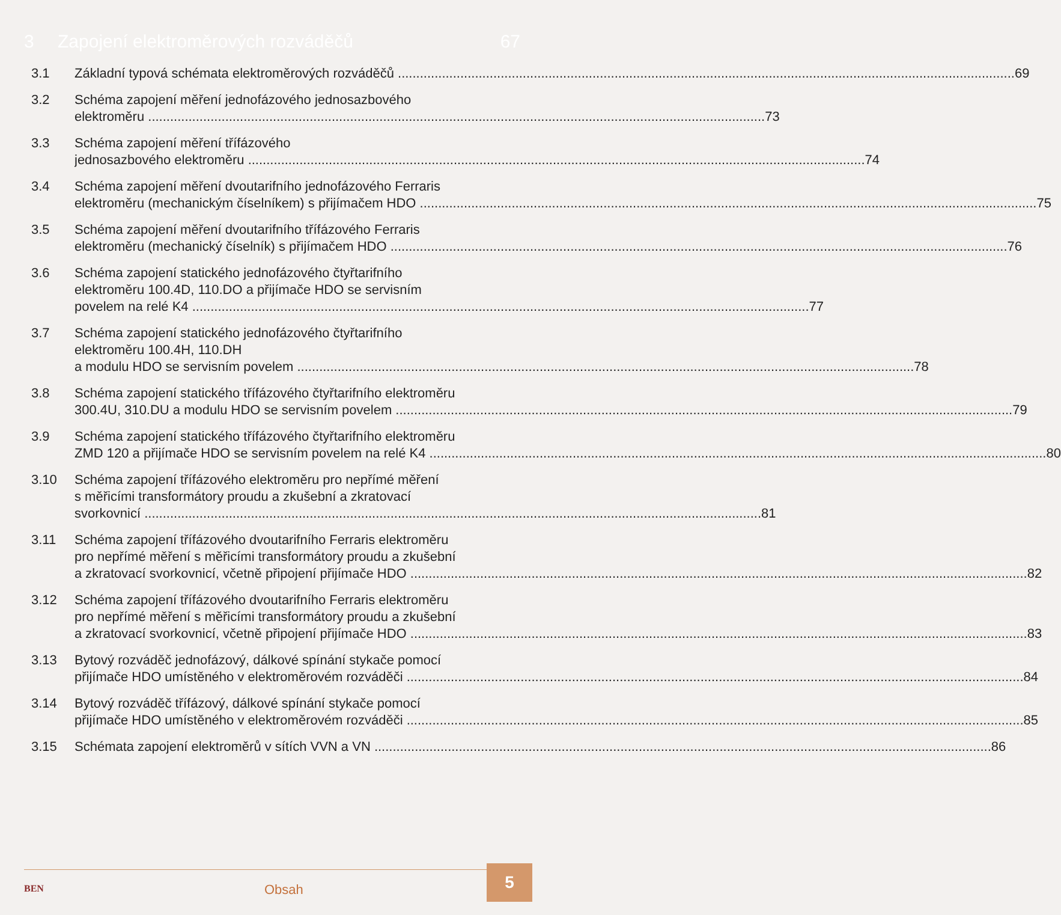3 Zapojení elektroměrových rozváděčů 67
3.1 Základní typová schémata elektroměrových rozváděčů 69
3.2 Schéma zapojení měření jednofázového jednosazbového
elektroměru 73
3.3 Schéma zapojení měření třífázového
jednosazbového elektroměru 74
3.4 Schéma zapojení měření dvoutarifního jednofázového Ferraris
elektroměru (mechanickým číselníkem) s přijímačem HDO 75
3.5 Schéma zapojení měření dvoutarifního třífázového Ferraris
elektroměru (mechanický číselník) s přijímačem HDO 76
3.6 Schéma zapojení statického jednofázového čtyřtarifního
elektroměru 100.4D, 110.DO a přijímače HDO se servisním
povelem na relé K4 77
3.7 Schéma zapojení statického jednofázového čtyřtarifního
elektroměru 100.4H, 110.DH
a modulu HDO se servisním povelem 78
3.8 Schéma zapojení statického třífázového čtyřtarifního elektroměru
300.4U, 310.DU a modulu HDO se servisním povelem 79
3.9 Schéma zapojení statického třífázového čtyřtarifního elektroměru
ZMD 120 a přijímače HDO se servisním povelem na relé K4 80
3.10 Schéma zapojení třífázového elektroměru pro nepřímé měření
s měřicími transformátory proudu a zkušební a zkratovací
svorkovnicí 81
3.11 Schéma zapojení třífázového dvoutarifního Ferraris elektroměru
pro nepřímé měření s měřicími transformátory proudu a zkušební
a zkratovací svorkovnicí, včetně připojení přijímače HDO 82
3.12 Schéma zapojení třífázového dvoutarifního Ferraris elektroměru
pro nepřímé měření s měřicími transformátory proudu a zkušební
a zkratovací svorkovnicí, včetně připojení přijímače HDO 83
3.13 Bytový rozváděč jednofázový, dálkové spínání stykače pomocí
přijímače HDO umístěného v elektroměrovém rozváděči 84
3.14 Bytový rozváděč třífázový, dálkové spínání stykače pomocí
přijímače HDO umístěného v elektroměrovém rozváděči 85
3.15 Schémata zapojení elektroměrů v sítích VVN a VN 86
BEN Obsah
5